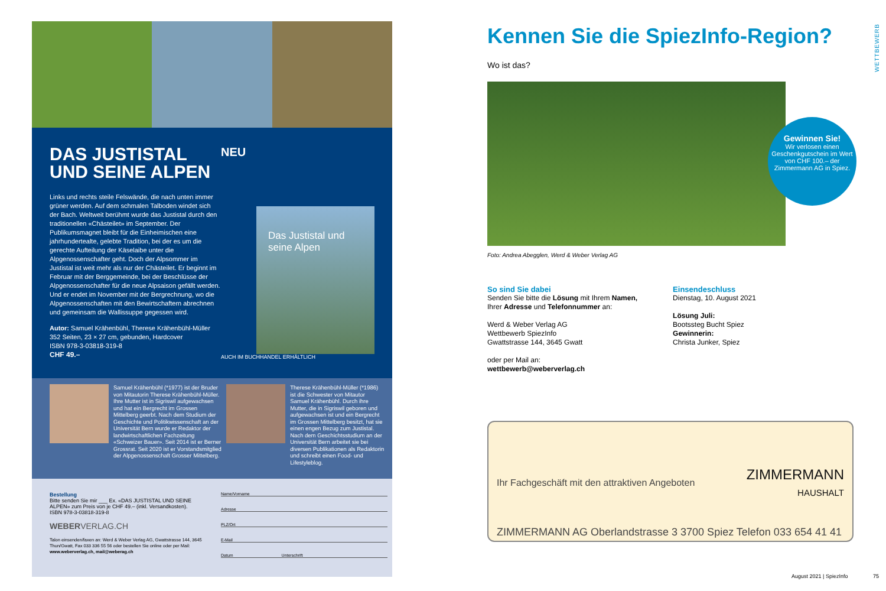DAS JUSTISTAL
UND SEINE ALPEN
Links und rechts steile Felswände, die nach unten immer grüner werden. Auf dem schmalen Talboden windet sich der Bach. Weltweit berühmt wurde das Justistal durch den traditionellen «Chästeilet» im September. Der Publikumsmagnet bleibt für die Einheimischen eine jahrhundertealte, gelebte Tradition, bei der es um die gerechte Aufteilung der Käselaibe unter die Alpgenossenschafter geht. Doch der Alpsommer im Justistal ist weit mehr als nur der Chästeilet. Er beginnt im Februar mit der Berggemeinde, bei der Beschlüsse der Alpgenossenschafter für die neue Alpsaison gefällt werden. Und er endet im November mit der Bergrechnung, wo die Alpgenossenschaften mit den Bewirtschaftern abrechnen und gemeinsam die Wallissuppe gegessen wird.
Autor: Samuel Krähenbühl, Therese Krähenbühl-Müller
352 Seiten, 23 × 27 cm, gebunden, Hardcover
ISBN 978-3-03818-319-8
CHF 49.–
NEU
Das Justistal und seine Alpen
AUCH IM BUCHHANDEL ERHÄLTLICH
Samuel Krähenbühl (*1977) ist der Bruder von Mitautorin Therese Krähenbühl-Müller. Ihre Mutter ist in Sigriswil aufgewachsen und hat ein Bergrecht im Grossen Mittelberg geerbt. Nach dem Studium der Geschichte und Politikwissenschaft an der Universität Bern wurde er Redaktor der landwirtschaftlichen Fachzeitung «Schweizer Bauer». Seit 2014 ist er Berner Grossrat. Seit 2020 ist er Vorstandsmitglied der Alpgenossenschaft Grosser Mittelberg.
Therese Krähenbühl-Müller (*1986) ist die Schwester von Mitautor Samuel Krähenbühl. Durch ihre Mutter, die in Sigriswil geboren und aufgewachsen ist und ein Bergrecht im Grossen Mittelberg besitzt, hat sie einen engen Bezug zum Justistal. Nach dem Geschichtsstudium an der Universität Bern arbeitet sie bei diversen Publikationen als Redaktorin und schreibt einen Food- und Lifestyleblog.
Bestellung
Bitte senden Sie mir ___ Ex. «DAS JUSTISTAL UND SEINE ALPEN» zum Preis von je CHF 49.– (inkl. Versandkosten).
ISBN 978-3-03818-319-8
WEBERVERLAG.CH
Talon einsenden/faxen an: Werd & Weber Verlag AG, Gwattstrasse 144, 3645 Thun/Gwatt, Fax 033 336 55 56 oder bestellen Sie online oder per Mail: www.weberverlag.ch, mail@weberag.ch
Name/Vorname
Adresse
PLZ/Ort
E-Mail
Datum Unterschrift
Kennen Sie die SpiezInfo-Region?
Wo ist das?
Foto: Andrea Abegglen, Werd & Weber Verlag AG
So sind Sie dabei
Senden Sie bitte die Lösung mit Ihrem Namen,
Ihrer Adresse und Telefonnummer an:
Werd & Weber Verlag AG
Wettbewerb SpiezInfo
Gwattstrasse 144, 3645 Gwatt
oder per Mail an:
wettbewerb@weberverlag.ch
Einsendeschluss
Dienstag, 10. August 2021
Lösung Juli:
Bootssteg Bucht Spiez
Gewinnerin:
Christa Junker, Spiez
Ihr Fachgeschäft mit den attraktiven Angeboten ZIMMERMANN
HAUSHALT
ZIMMERMANN AG Oberlandstrasse 3 3700 Spiez Telefon 033 654 41 41
Gewinnen Sie!
Wir verlosen einen Geschenkgutschein im Wert von CHF 100.– der Zimmermann AG in Spiez.
WETTBEWERB
August 2021 | SpiezInfo 75